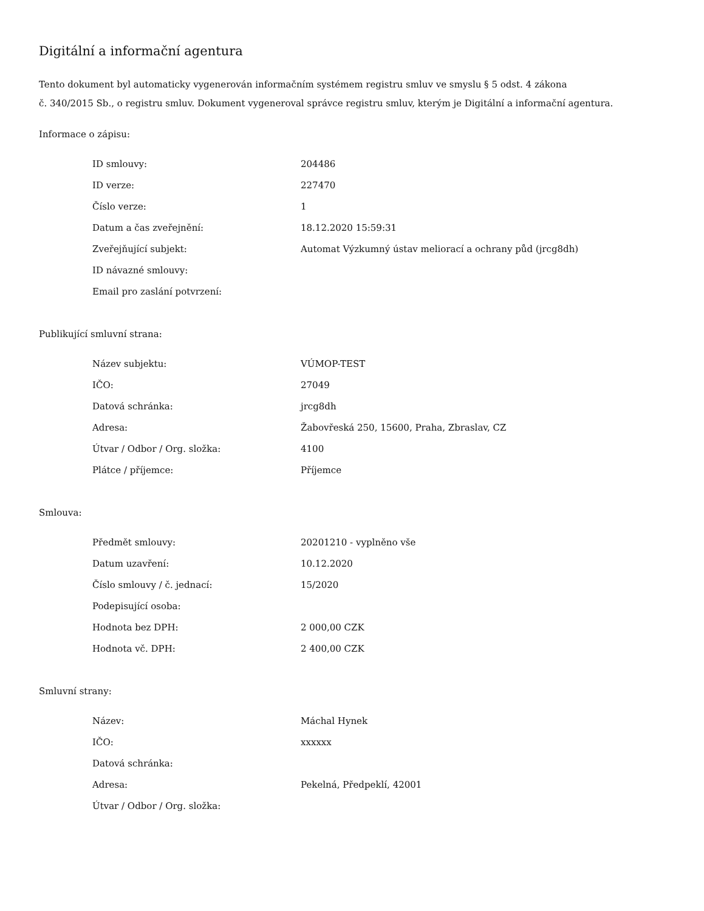Digitální a informační agentura
Tento dokument byl automaticky vygenerován informačním systémem registru smluv ve smyslu § 5 odst. 4 zákona
č. 340/2015 Sb., o registru smluv. Dokument vygeneroval správce registru smluv, kterým je Digitální a informační agentura.
Informace o zápisu:
| ID smlouvy: | 204486 |
| ID verze: | 227470 |
| Číslo verze: | 1 |
| Datum a čas zveřejnění: | 18.12.2020 15:59:31 |
| Zveřejňující subjekt: | Automat Výzkumný ústav meliorací a ochrany půd (jrcg8dh) |
| ID návazné smlouvy: | |
| Email pro zaslání potvrzení: | |
Publikující smluvní strana:
| Název subjektu: | VÚMOP-TEST |
| IČO: | 27049 |
| Datová schránka: | jrcg8dh |
| Adresa: | Žabovřeská 250, 15600, Praha, Zbraslav, CZ |
| Útvar / Odbor / Org. složka: | 4100 |
| Plátce / příjemce: | Příjemce |
Smlouva:
| Předmět smlouvy: | 20201210 - vyplněno vše |
| Datum uzavření: | 10.12.2020 |
| Číslo smlouvy / č. jednací: | 15/2020 |
| Podepisující osoba: | |
| Hodnota bez DPH: | 2 000,00 CZK |
| Hodnota vč. DPH: | 2 400,00 CZK |
Smluvní strany:
| Název: | Máchal Hynek |
| IČO: | xxxxxx |
| Datová schránka: | |
| Adresa: | Pekelná, Předpeklí, 42001 |
| Útvar / Odbor / Org. složka: | |